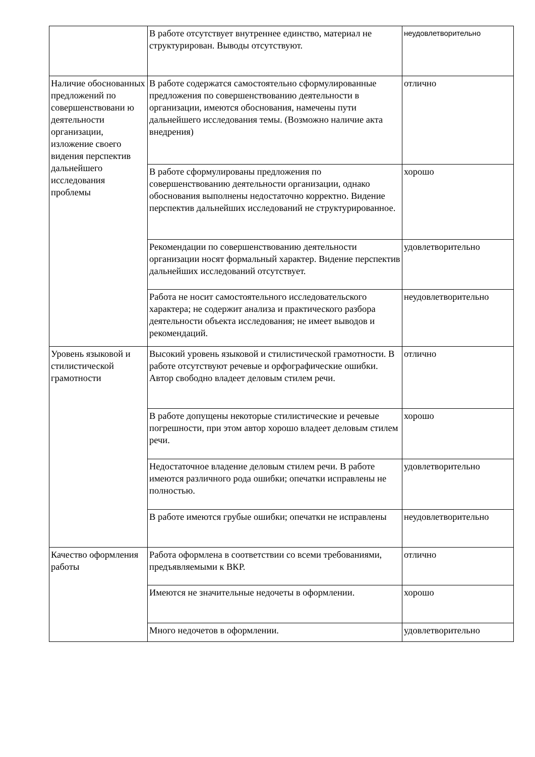| | В работе отсутствует внутреннее единство, материал не структурирован. Выводы отсутствуют. | неудовлетворительно |
| Наличие обоснованных предложений по совершенствовани ю деятельности организации, изложение своего видения перспектив дальнейшего исследования проблемы | В работе содержатся самостоятельно сформулированные предложения по совершенствованию деятельности в организации, имеются обоснования, намечены пути дальнейшего исследования темы. (Возможно наличие акта внедрения) | отлично |
| | В работе сформулированы предложения по совершенствованию деятельности организации, однако обоснования выполнены недостаточно корректно. Видение перспектив дальнейших исследований не структурированное. | хорошо |
| | Рекомендации по совершенствованию деятельности организации носят формальный характер. Видение перспектив дальнейших исследований отсутствует. | удовлетворительно |
| | Работа не носит самостоятельного исследовательского характера; не содержит анализа и практического разбора деятельности объекта исследования; не имеет выводов и рекомендаций. | неудовлетворительно |
| Уровень языковой и стилистической грамотности | Высокий уровень языковой и стилистической грамотности. В работе отсутствуют речевые и орфографические ошибки. Автор свободно владеет деловым стилем речи. | отлично |
| | В работе допущены некоторые стилистические и речевые погрешности, при этом автор хорошо владеет деловым стилем речи. | хорошо |
| | Недостаточное владение деловым стилем речи. В работе имеются различного рода ошибки; опечатки исправлены не полностью. | удовлетворительно |
| | В работе имеются грубые ошибки; опечатки не исправлены | неудовлетворительно |
| Качество оформления работы | Работа оформлена в соответствии со всеми требованиями, предъявляемыми к ВКР. | отлично |
| | Имеются не значительные недочеты в оформлении. | хорошо |
| | Много недочетов в оформлении. | удовлетворительно |